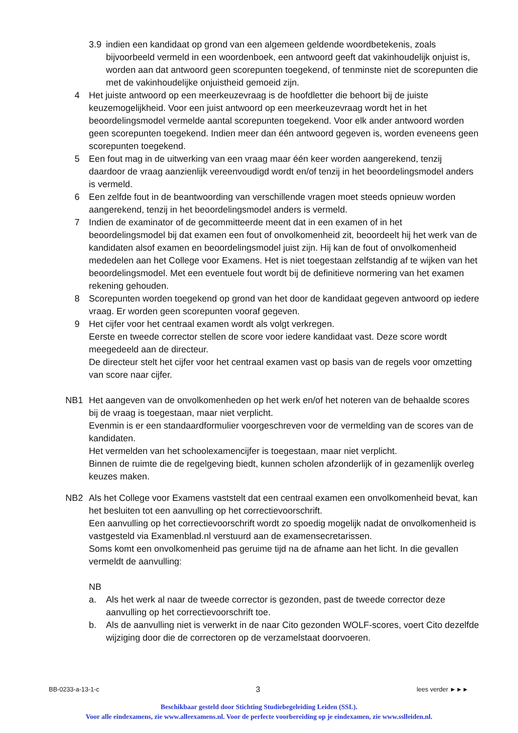3.9 indien een kandidaat op grond van een algemeen geldende woordbetekenis, zoals bijvoorbeeld vermeld in een woordenboek, een antwoord geeft dat vakinhoudelijk onjuist is, worden aan dat antwoord geen scorepunten toegekend, of tenminste niet de scorepunten die met de vakinhoudelijke onjuistheid gemoeid zijn.
4 Het juiste antwoord op een meerkeuzevraag is de hoofdletter die behoort bij de juiste keuzemogelijkheid. Voor een juist antwoord op een meerkeuzevraag wordt het in het beoordelingsmodel vermelde aantal scorepunten toegekend. Voor elk ander antwoord worden geen scorepunten toegekend. Indien meer dan één antwoord gegeven is, worden eveneens geen scorepunten toegekend.
5 Een fout mag in de uitwerking van een vraag maar één keer worden aangerekend, tenzij daardoor de vraag aanzienlijk vereenvoudigd wordt en/of tenzij in het beoordelingsmodel anders is vermeld.
6 Een zelfde fout in de beantwoording van verschillende vragen moet steeds opnieuw worden aangerekend, tenzij in het beoordelingsmodel anders is vermeld.
7 Indien de examinator of de gecommitteerde meent dat in een examen of in het beoordelingsmodel bij dat examen een fout of onvolkomenheid zit, beoordeelt hij het werk van de kandidaten alsof examen en beoordelingsmodel juist zijn. Hij kan de fout of onvolkomenheid mededelen aan het College voor Examens. Het is niet toegestaan zelfstandig af te wijken van het beoordelingsmodel. Met een eventuele fout wordt bij de definitieve normering van het examen rekening gehouden.
8 Scorepunten worden toegekend op grond van het door de kandidaat gegeven antwoord op iedere vraag. Er worden geen scorepunten vooraf gegeven.
9 Het cijfer voor het centraal examen wordt als volgt verkregen.
Eerste en tweede corrector stellen de score voor iedere kandidaat vast. Deze score wordt meegedeeld aan de directeur.
De directeur stelt het cijfer voor het centraal examen vast op basis van de regels voor omzetting van score naar cijfer.
NB1 Het aangeven van de onvolkomenheden op het werk en/of het noteren van de behaalde scores bij de vraag is toegestaan, maar niet verplicht.
Evenmin is er een standaardformulier voorgeschreven voor de vermelding van de scores van de kandidaten.
Het vermelden van het schoolexamencijfer is toegestaan, maar niet verplicht.
Binnen de ruimte die de regelgeving biedt, kunnen scholen afzonderlijk of in gezamenlijk overleg keuzes maken.
NB2 Als het College voor Examens vaststelt dat een centraal examen een onvolkomenheid bevat, kan het besluiten tot een aanvulling op het correctievoorschrift.
Een aanvulling op het correctievoorschrift wordt zo spoedig mogelijk nadat de onvolkomenheid is vastgesteld via Examenblad.nl verstuurd aan de examensecretarissen.
Soms komt een onvolkomenheid pas geruime tijd na de afname aan het licht. In die gevallen vermeldt de aanvulling:
NB
a. Als het werk al naar de tweede corrector is gezonden, past de tweede corrector deze aanvulling op het correctievoorschrift toe.
b. Als de aanvulling niet is verwerkt in de naar Cito gezonden WOLF-scores, voert Cito dezelfde wijziging door die de correctoren op de verzamelstaat doorvoeren.
BB-0233-a-13-1-c 3 lees verder ►►►
Beschikbaar gesteld door Stichting Studiebegeleiding Leiden (SSL).
Voor alle eindexamens, zie www.alleexamens.nl. Voor de perfecte voorbereiding op je eindexamen, zie www.sslleiden.nl.